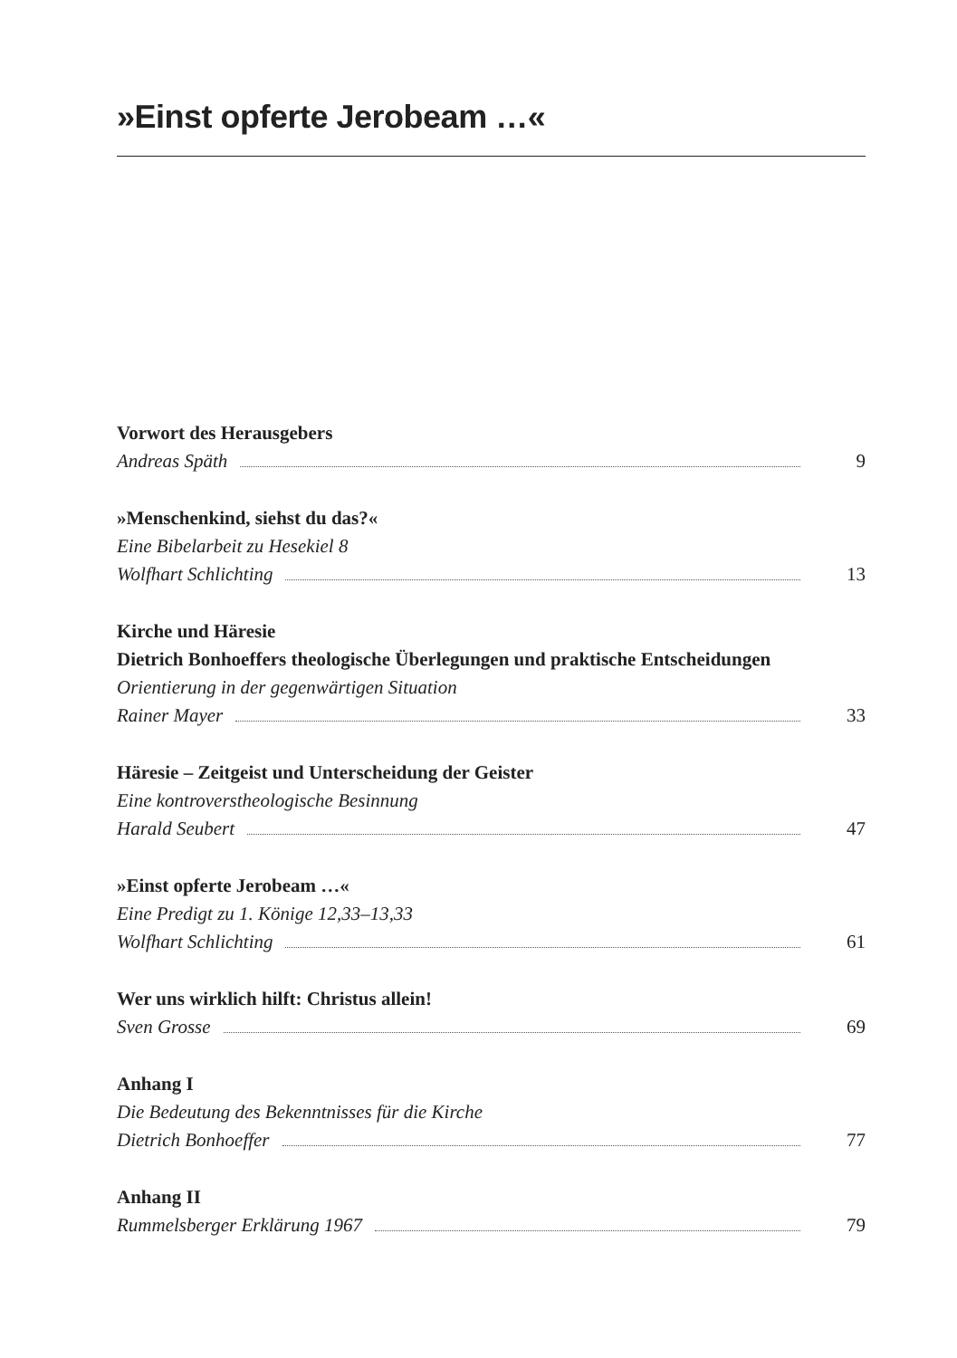»Einst opferte Jerobeam …«
Vorwort des Herausgebers
Andreas Späth 9
»Menschenkind, siehst du das?«
Eine Bibelarbeit zu Hesekiel 8
Wolfhart Schlichting 13
Kirche und Häresie
Dietrich Bonhoeffers theologische Überlegungen und praktische Entscheidungen
Orientierung in der gegenwärtigen Situation
Rainer Mayer 33
Häresie – Zeitgeist und Unterscheidung der Geister
Eine kontroverstheologische Besinnung
Harald Seubert 47
»Einst opferte Jerobeam …«
Eine Predigt zu 1. Könige 12,33–13,33
Wolfhart Schlichting 61
Wer uns wirklich hilft: Christus allein!
Sven Grosse 69
Anhang I
Die Bedeutung des Bekenntnisses für die Kirche
Dietrich Bonhoeffer 77
Anhang II
Rummelsberger Erklärung 1967 79